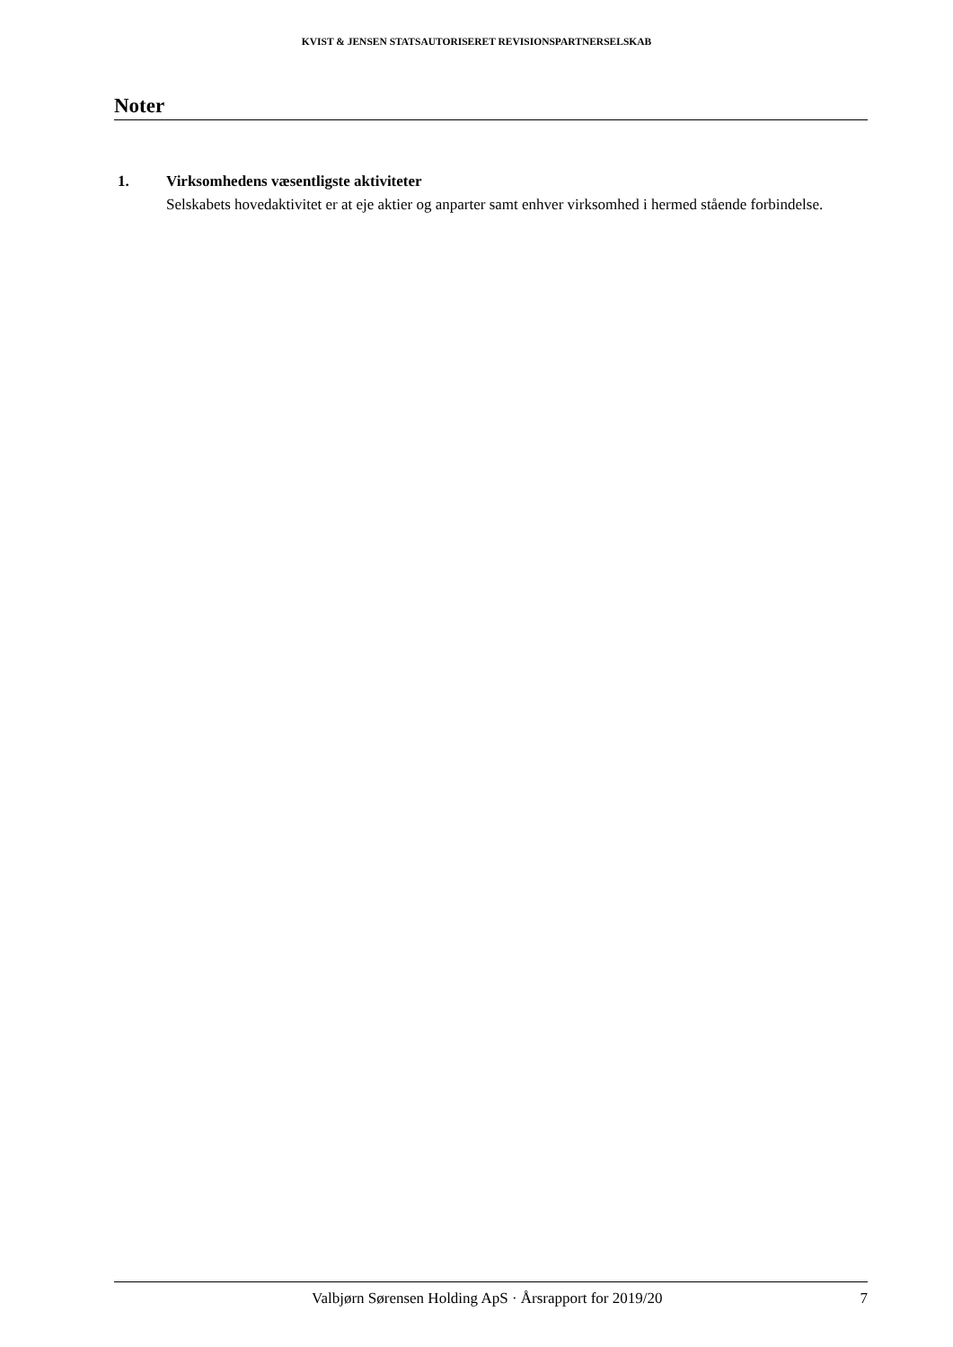KVIST & JENSEN STATSAUTORISERET REVISIONSPARTNERSELSKAB
Noter
1. Virksomhedens væsentligste aktiviteter
Selskabets hovedaktivitet er at eje aktier og anparter samt enhver virksomhed i hermed stående forbindelse.
Valbjørn Sørensen Holding ApS · Årsrapport for 2019/20 7